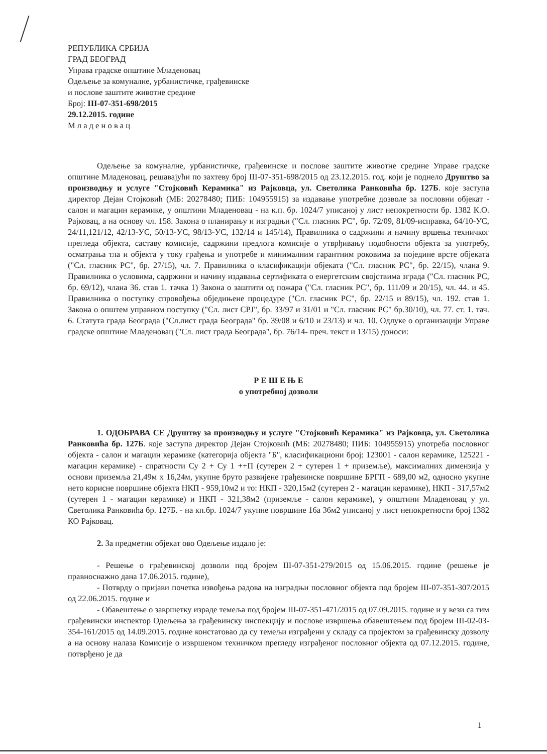РЕПУБЛИКА СРБИЈА
ГРАД БЕОГРАД
Управа градске општине Младеновац
Одељење за комуналне, урбанистичке, грађевинске
и послове заштите животне средине
Број: III-07-351-698/2015
29.12.2015. године
М л а д е н о в а ц
Одељење за комуналне, урбанистичке, грађевинске и послове заштите животне средине Управе градске општине Младеновац, решавајући по захтеву број III-07-351-698/2015 од 23.12.2015. год. који је поднело Друштво за производњу и услуге "Стојковић Керамика" из Рајковца, ул. Светолика Ранковића бр. 127Б. које заступа директор Дејан Стојковић (МБ: 20278480; ПИБ: 104955915) за издавање употребне дозволе за пословни објекат - салон и магацин керамике, у општини Младеновац - на к.п. бр. 1024/7 уписаној у лист непокретности бр. 1382 К.О. Рајковац, а на основу чл. 158. Закона о планирању и изградњи ("Сл. гласник РС", бр. 72/09, 81/09-исправка, 64/10-УС, 24/11,121/12, 42/13-УС, 50/13-УС, 98/13-УС, 132/14 и 145/14), Правилника о садржини и начину вршења техничког прегледа објекта, саставу комисије, садржини предлога комисије о утврђивању подобности објекта за употребу, осматрања тла и објекта у току грађења и употребе и минималним гарантним роковима за поједине врсте објеката ("Сл. гласник РС", бр. 27/15), чл. 7. Правилника о класификацији објеката ("Сл. гласник РС", бр. 22/15), члана 9. Правилника о условима, садржини и начину издавања сертификата о енергетским својствима зграда ("Сл. гласник РС, бр. 69/12), члана 36. став 1. тачка 1) Закона о заштити од пожара ("Сл. гласник РС", бр. 111/09 и 20/15), чл. 44. и 45. Правилника о поступку спровођења обједињене процедуре ("Сл. гласник РС", бр. 22/15 и 89/15), чл. 192. став 1. Закона о општем управном поступку ("Сл. лист СРЈ", бр. 33/97 и 31/01 и "Сл. гласник РС" бр.30/10), чл. 77. ст. 1. тач. 6. Статута града Београда ("Сл.лист града Београда" бр. 39/08 и 6/10 и 23/13) и чл. 10. Одлуке о организацији Управе градске општине Младеновац ("Сл. лист града Београда", бр. 76/14- преч. текст и 13/15) доноси:
Р Е Ш Е Њ Е
о употребној дозволи
1. ОДОБРАВА СЕ Друштву за производњу и услуге "Стојковић Керамика" из Рајковца, ул. Светолика Ранковића бр. 127Б. које заступа директор Дејан Стојковић (МБ: 20278480; ПИБ: 104955915) употреба пословног објекта - салон и магацин керамике (категорија објекта "Б", класификациони број: 123001 - салон керамике, 125221 - магацин керамике) - спратности Су 2 + Су 1 ++П (сутерен 2 + сутерен 1 + приземље), максималних димензија у основи приземља 21,49м х 16,24м, укупне бруто развијене грађевинске површине БРГП - 689,00 м2, односно укупне нето корисне површине објекта НКП - 959,10м2 и то: НКП - 320,15м2 (сутерен 2 - магацин керамике), НКП - 317,57м2 (сутерен 1 - магацин керамике) и НКП - 321,38м2 (приземље - салон керамике), у општини Младеновац у ул. Светолика Ранковића бр. 127Б. - на кп.бр. 1024/7 укупне површине 16а 36м2 уписаној у лист непокретности број 1382 КО Рајковац.
2. За предметни објекат ово Одељење издало је:
- Решење о грађевинској дозволи под бројем III-07-351-279/2015 од 15.06.2015. године (решење је правноснажно дана 17.06.2015. године),
- Потврду о пријави почетка извођења радова на изградњи пословног објекта под бројем III-07-351-307/2015 од 22.06.2015. године и
- Обавештење о завршетку израде темеља под бројем III-07-351-471/2015 од 07.09.2015. године и у вези са тим грађевински инспектор Одељења за грађевинску инспекцију и послове извршења обавештењем под бројем III-02-03-354-161/2015 од 14.09.2015. године констатовао да су темељи изграђени у складу са пројектом за грађевинску дозволу а на основу налаза Комисије о извршеном техничком прегледу изграђеног пословног објекта од 07.12.2015. године, потврђено је да
1